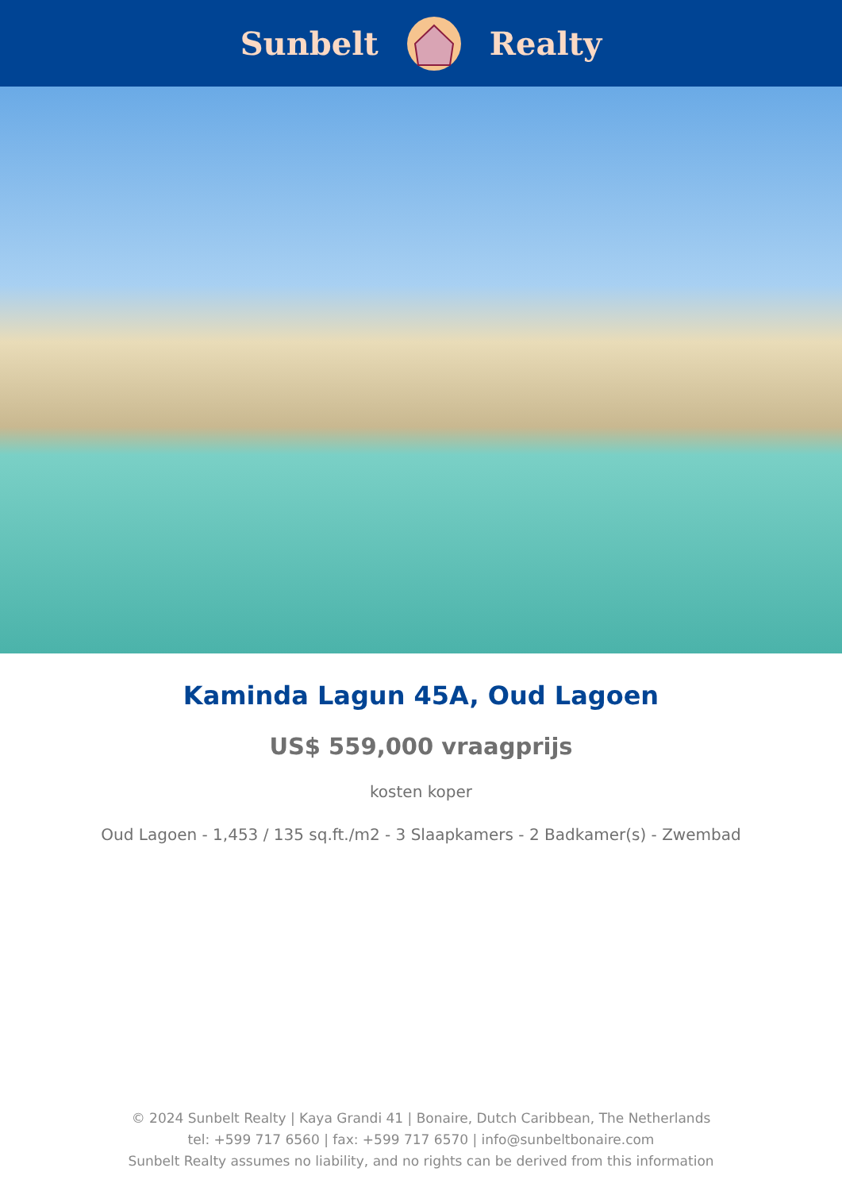Sunbelt Realty
Kaminda Lagun 45A, Oud Lagoen
US$ 559,000 vraagprijs
kosten koper
Oud Lagoen - 1,453 / 135 sq.ft./m2 - 3 Slaapkamers - 2 Badkamer(s) - Zwembad
© 2024 Sunbelt Realty | Kaya Grandi 41 | Bonaire, Dutch Caribbean, The Netherlands
tel: +599 717 6560 | fax: +599 717 6570 | info@sunbeltbonaire.com
Sunbelt Realty assumes no liability, and no rights can be derived from this information